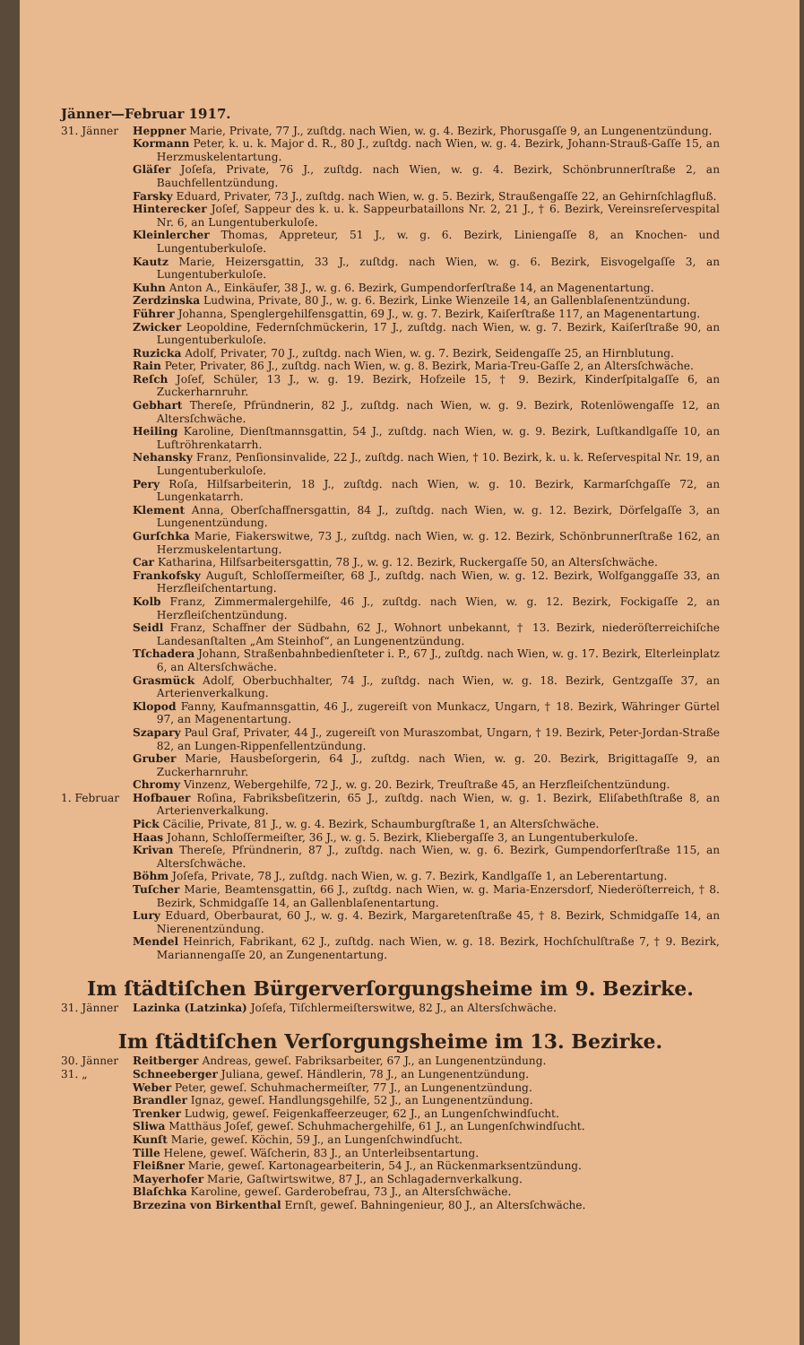Jänner—Februar 1917.
31. Jänner Heppner Marie, Private, 77 J., zuſtdg. nach Wien, w. g. 4. Bezirk, Phorusgaſſe 9, an Lungenentzündung.
Kormann Peter, k. u. k. Major d. R., 80 J., zuſtdg. nach Wien, w. g. 4. Bezirk, Johann-Strauß-Gaſſe 15, an Herzmuskelentartung.
Gläſer Joſefa, Private, 76 J., zuſtdg. nach Wien, w. g. 4. Bezirk, Schönbrunnerſtraße 2, an Bauchfellentzündung.
Farsky Eduard, Privater, 73 J., zuſtdg. nach Wien, w. g. 5. Bezirk, Straußengaſſe 22, an Gehirnſchlagfluß.
Hinterecker Joſef, Sappeur des k. u. k. Sappeurbataillons Nr. 2, 21 J., † 6. Bezirk, Vereinsreſervespital Nr. 6, an Lungentuberkuloſe.
Kleinlercher Thomas, Appreteur, 51 J., w. g. 6. Bezirk, Liniengaſſe 8, an Knochen- und Lungentuberkuloſe.
Kautz Marie, Heizersgattin, 33 J., zuſtdg. nach Wien, w. g. 6. Bezirk, Eisvogelgaſſe 3, an Lungentuberkuloſe.
Kuhn Anton A., Einkäufer, 38 J., w. g. 6. Bezirk, Gumpendorferſtraße 14, an Magenentartung.
Zerdzinska Ludwina, Private, 80 J., w. g. 6. Bezirk, Linke Wienzeile 14, an Gallenblaſenentzündung.
Führer Johanna, Spenglergehilfensgattin, 69 J., w. g. 7. Bezirk, Kaiſerſtraße 117, an Magenentartung.
Zwicker Leopoldine, Federnſchmückerin, 17 J., zuſtdg. nach Wien, w. g. 7. Bezirk, Kaiſerſtraße 90, an Lungentuberkuloſe.
Ruzicka Adolf, Privater, 70 J., zuſtdg. nach Wien, w. g. 7. Bezirk, Seidengaſſe 25, an Hirnblutung.
Rain Peter, Privater, 86 J., zuſtdg. nach Wien, w. g. 8. Bezirk, Maria-Treu-Gaſſe 2, an Altersſchwäche.
Reſch Joſef, Schüler, 13 J., w. g. 19. Bezirk, Hofzeile 15, † 9. Bezirk, Kinderſpitalgaſſe 6, an Zuckerharnruhr.
Gebhart Thereſe, Pfründnerin, 82 J., zuſtdg. nach Wien, w. g. 9. Bezirk, Rotenlöwengaſſe 12, an Altersſchwäche.
Heiling Karoline, Dienſtmannsgattin, 54 J., zuſtdg. nach Wien, w. g. 9. Bezirk, Luſtkandlgaſſe 10, an Luftröhrenkatarrh.
Nehansky Franz, Penſionsinvalide, 22 J., zuſtdg. nach Wien, † 10. Bezirk, k. u. k. Reſervespital Nr. 19, an Lungentuberkuloſe.
Pery Roſa, Hilfsarbeiterin, 18 J., zuſtdg. nach Wien, w. g. 10. Bezirk, Karmarſchgaſſe 72, an Lungenkatarrh.
Klement Anna, Oberſchaffnersgattin, 84 J., zuſtdg. nach Wien, w. g. 12. Bezirk, Dörfelgaſſe 3, an Lungenentzündung.
Gurſchka Marie, Fiakerswitwe, 73 J., zuſtdg. nach Wien, w. g. 12. Bezirk, Schönbrunnerſtraße 162, an Herzmuskelentartung.
Car Katharina, Hilfsarbeitersgattin, 78 J., w. g. 12. Bezirk, Ruckergaſſe 50, an Altersſchwäche.
Frankofsky Auguſt, Schloſſermeiſter, 68 J., zuſtdg. nach Wien, w. g. 12. Bezirk, Wolfganggaſſe 33, an Herzfleiſchentartung.
Kolb Franz, Zimmermalergehilfe, 46 J., zuſtdg. nach Wien, w. g. 12. Bezirk, Fockigaſſe 2, an Herzfleiſchentzündung.
Seidl Franz, Schaffner der Südbahn, 62 J., Wohnort unbekannt, † 13. Bezirk, niederöſterreichiſche Landesanſtalten „Am Steinhof“, an Lungenentzündung.
Tſchadera Johann, Straßenbahnbedienſteter i. P., 67 J., zuſtdg. nach Wien, w. g. 17. Bezirk, Elterleinplatz 6, an Altersſchwäche.
Grasmück Adolf, Oberbuchhalter, 74 J., zuſtdg. nach Wien, w. g. 18. Bezirk, Gentzgaſſe 37, an Arterienverkalkung.
Klopod Fanny, Kaufmannsgattin, 46 J., zugereiſt von Munkacz, Ungarn, † 18. Bezirk, Währinger Gürtel 97, an Magenentartung.
Szapary Paul Graf, Privater, 44 J., zugereiſt von Muraszombat, Ungarn, † 19. Bezirk, Peter-Jordan-Straße 82, an Lungen-Rippenfellentzündung.
Gruber Marie, Hausbeſorgerin, 64 J., zuſtdg. nach Wien, w. g. 20. Bezirk, Brigittagaſſe 9, an Zuckerharnruhr.
Chromy Vinzenz, Webergehilfe, 72 J., w. g. 20. Bezirk, Treuſtraße 45, an Herzfleiſchentzündung.
1. Februar Hofbauer Roſina, Fabriksbeſitzerin, 65 J., zuſtdg. nach Wien, w. g. 1. Bezirk, Eliſabethſtraße 8, an Arterienverkalkung.
Pick Cäcilie, Private, 81 J., w. g. 4. Bezirk, Schaumburgſtraße 1, an Altersſchwäche.
Haas Johann, Schloſſermeiſter, 36 J., w. g. 5. Bezirk, Kliebergaſſe 3, an Lungentuberkuloſe.
Krivan Thereſe, Pfründnerin, 87 J., zuſtdg. nach Wien, w. g. 6. Bezirk, Gumpendorferſtraße 115, an Altersſchwäche.
Böhm Joſefa, Private, 78 J., zuſtdg. nach Wien, w. g. 7. Bezirk, Kandlgaſſe 1, an Leberentartung.
Tuſcher Marie, Beamtensgattin, 66 J., zuſtdg. nach Wien, w. g. Maria-Enzersdorf, Niederöſterreich, † 8. Bezirk, Schmidgaſſe 14, an Gallenblaſenentartung.
Lury Eduard, Oberbaurat, 60 J., w. g. 4. Bezirk, Margaretenſtraße 45, † 8. Bezirk, Schmidgaſſe 14, an Nierenentzündung.
Mendel Heinrich, Fabrikant, 62 J., zuſtdg. nach Wien, w. g. 18. Bezirk, Hochſchulſtraße 7, † 9. Bezirk, Mariannengaſſe 20, an Zungenentartung.
Im ſtädtiſchen Bürgerverſorgungsheime im 9. Bezirke.
31. Jänner Lazinka (Latzinka) Joſefa, Tiſchlermeiſterswitwe, 82 J., an Altersſchwäche.
Im ſtädtiſchen Verſorgungsheime im 13. Bezirke.
30. Jänner Reitberger Andreas, geweſ. Fabriksarbeiter, 67 J., an Lungenentzündung.
31. „ Schneeberger Juliana, geweſ. Händlerin, 78 J., an Lungenentzündung.
Weber Peter, geweſ. Schuhmachermeiſter, 77 J., an Lungenentzündung.
Brandler Ignaz, geweſ. Handlungsgehilfe, 52 J., an Lungenentzündung.
Trenker Ludwig, geweſ. Feigenkaffeerzeuger, 62 J., an Lungenſchwindſucht.
Sliwa Matthäus Joſef, geweſ. Schuhmachergehilfe, 61 J., an Lungenſchwindſucht.
Kunſt Marie, geweſ. Köchin, 59 J., an Lungenſchwindſucht.
Tille Helene, geweſ. Wäſcherin, 83 J., an Unterleibsentartung.
Fleißner Marie, geweſ. Kartonagearbeiterin, 54 J., an Rückenmarksentzündung.
Mayerhofer Marie, Gaſtwirtswitwe, 87 J., an Schlagadernverkalkung.
Blaſchka Karoline, geweſ. Garderobefrau, 73 J., an Altersſchwäche.
Brzezina von Birkenthal Ernſt, geweſ. Bahningenieur, 80 J., an Altersſchwäche.